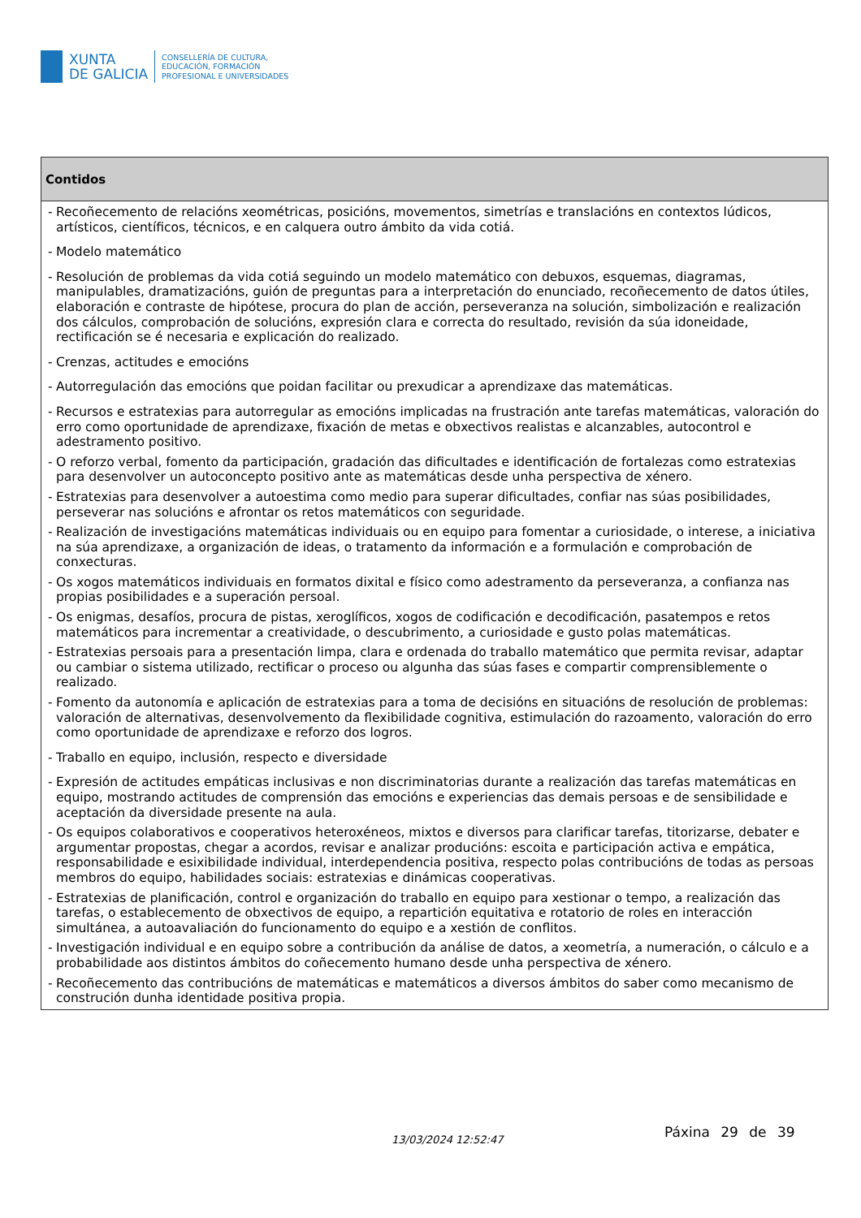XUNTA
DE GALICIA
CONSELLERÍA DE CULTURA,
EDUCACIÓN, FORMACIÓN
PROFESIONAL E UNIVERSIDADES
| Contidos |
| --- |
| - Recoñecemento de relacións xeométricas, posicións, movementos, simetrías e translacións en contextos lúdicos, artísticos, científicos, técnicos, e en calquera outro ámbito da vida cotiá. - Modelo matemático - Resolución de problemas da vida cotiá seguindo un modelo matemático con debuxos, esquemas, diagramas, manipulables, dramatizacións, guión de preguntas para a interpretación do enunciado, recoñecemento de datos útiles, elaboración e contraste de hipótese, procura do plan de acción, perseveranza na solución, simbolización e realización dos cálculos, comprobación de solucións, expresión clara e correcta do resultado, revisión da súa idoneidade, rectificación se é necesaria e explicación do realizado. - Crenzas, actitudes e emocións - Autorregulación das emocións que poidan facilitar ou prexudicar a aprendizaxe das matemáticas. - Recursos e estratexias para autorregular as emocións implicadas na frustración ante tarefas matemáticas, valoración do erro como oportunidade de aprendizaxe, fixación de metas e obxectivos realistas e alcanzables, autocontrol e adestramento positivo. - O reforzo verbal, fomento da participación, gradación das dificultades e identificación de fortalezas como estratexias para desenvolver un autoconcepto positivo ante as matemáticas desde unha perspectiva de xénero. - Estratexias para desenvolver a autoestima como medio para superar dificultades, confiar nas súas posibilidades, perseverar nas solucións e afrontar os retos matemáticos con seguridade. - Realización de investigacións matemáticas individuais ou en equipo para fomentar a curiosidade, o interese, a iniciativa na súa aprendizaxe, a organización de ideas, o tratamento da información e a formulación e comprobación de conxecturas. - Os xogos matemáticos individuais en formatos dixital e físico como adestramento da perseveranza, a confianza nas propias posibilidades e a superación persoal. - Os enigmas, desafíos, procura de pistas, xeroglíficos, xogos de codificación e decodificación, pasatempos e retos matemáticos para incrementar a creatividade, o descubrimento, a curiosidade e gusto polas matemáticas. - Estratexias persoais para a presentación limpa, clara e ordenada do traballo matemático que permita revisar, adaptar ou cambiar o sistema utilizado, rectificar o proceso ou algunha das súas fases e compartir comprensiblemente o realizado. - Fomento da autonomía e aplicación de estratexias para a toma de decisións en situacións de resolución de problemas: valoración de alternativas, desenvolvemento da flexibilidade cognitiva, estimulación do razoamento, valoración do erro como oportunidade de aprendizaxe e reforzo dos logros. - Traballo en equipo, inclusión, respecto e diversidade - Expresión de actitudes empáticas inclusivas e non discriminatorias durante a realización das tarefas matemáticas en equipo, mostrando actitudes de comprensión das emocións e experiencias das demais persoas e de sensibilidade e aceptación da diversidade presente na aula. - Os equipos colaborativos e cooperativos heteroxéneos, mixtos e diversos para clarificar tarefas, titorizarse, debater e argumentar propostas, chegar a acordos, revisar e analizar producións: escoita e participación activa e empática, responsabilidade e esixibilidade individual, interdependencia positiva, respecto polas contribucións de todas as persoas membros do equipo, habilidades sociais: estratexias e dinámicas cooperativas. - Estratexias de planificación, control e organización do traballo en equipo para xestionar o tempo, a realización das tarefas, o establecemento de obxectivos de equipo, a repartición equitativa e rotatorio de roles en interacción simultánea, a autoavaliación do funcionamento do equipo e a xestión de conflitos. - Investigación individual e en equipo sobre a contribución da análise de datos, a xeometría, a numeración, o cálculo e a probabilidade aos distintos ámbitos do coñecemento humano desde unha perspectiva de xénero. - Recoñecemento das contribucións de matemáticas e matemáticos a diversos ámbitos do saber como mecanismo de construción dunha identidade positiva propia. |
13/03/2024 12:52:47 Páxina 29 de 39